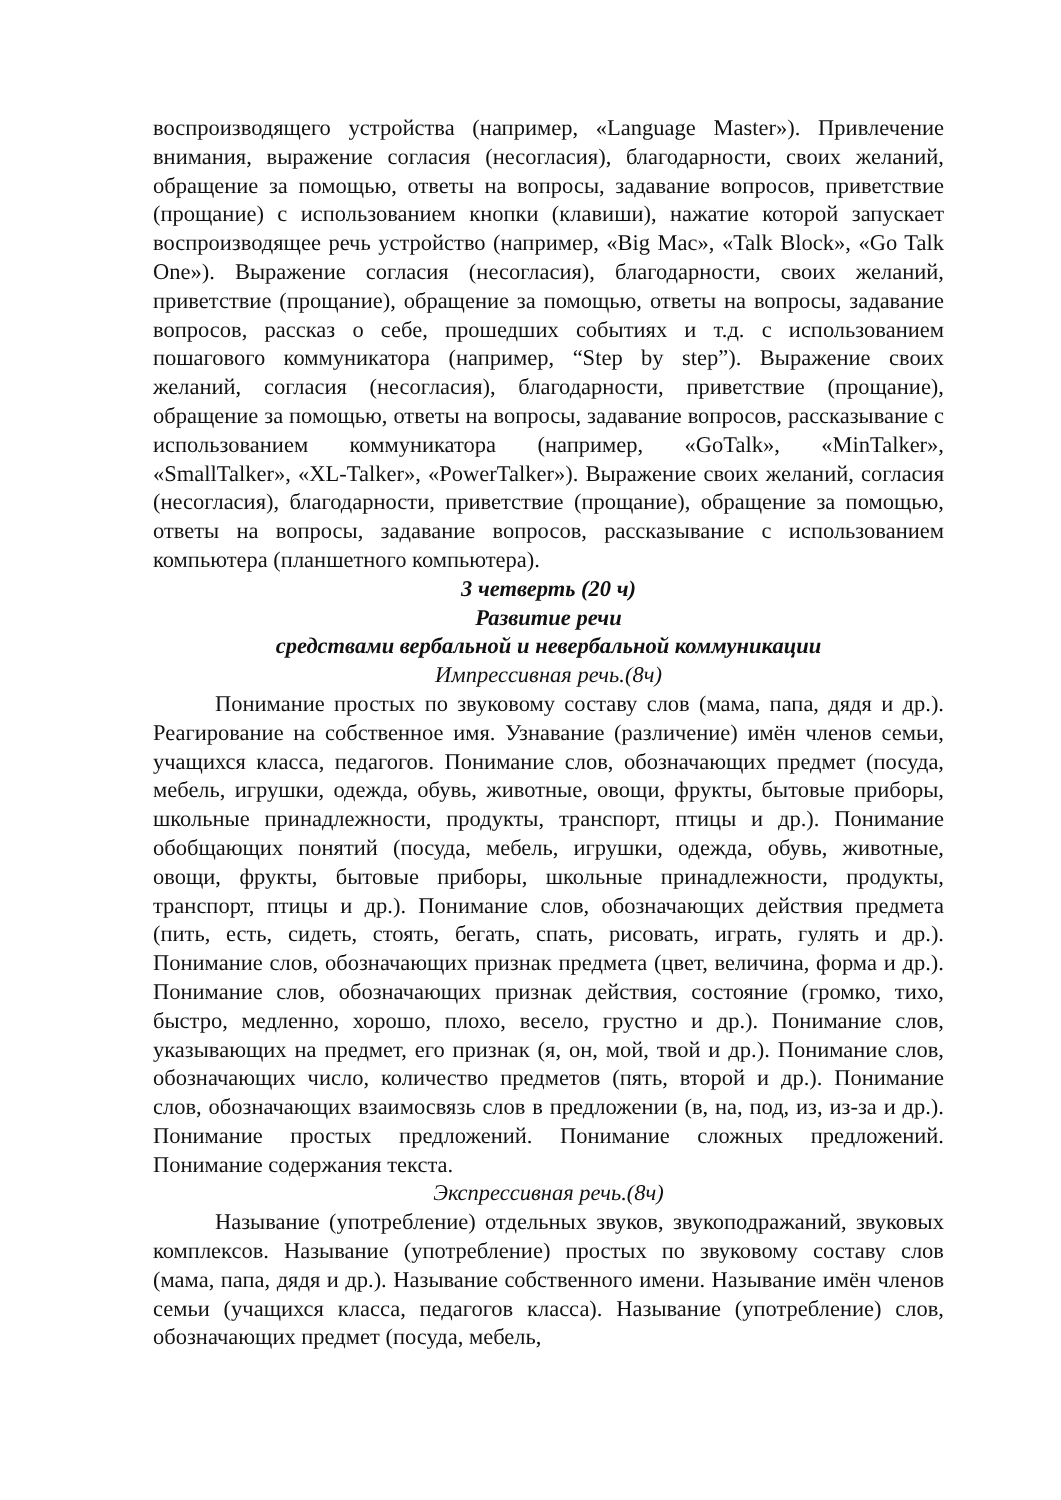воспроизводящего устройства (например, «Language Master»). Привлечение внимания, выражение согласия (несогласия), благодарности, своих желаний, обращение за помощью, ответы на вопросы, задавание вопросов, приветствие (прощание) с использованием кнопки (клавиши), нажатие которой запускает воспроизводящее речь устройство (например, «Big Mac», «Talk Block», «Go Talk One»). Выражение согласия (несогласия), благодарности, своих желаний, приветствие (прощание), обращение за помощью, ответы на вопросы, задавание вопросов, рассказ о себе, прошедших событиях и т.д. с использованием пошагового коммуникатора (например, “Step by step”). Выражение своих желаний, согласия (несогласия), благодарности, приветствие (прощание), обращение за помощью, ответы на вопросы, задавание вопросов, рассказывание с использованием коммуникатора (например, «GoTalk», «MinTalker», «SmallTalker», «XL-Talker», «PowerTalker»). Выражение своих желаний, согласия (несогласия), благодарности, приветствие (прощание), обращение за помощью, ответы на вопросы, задавание вопросов, рассказывание с использованием компьютера (планшетного компьютера).
3 четверть (20 ч)
Развитие речи
средствами вербальной и невербальной коммуникации
Импрессивная речь.(8ч)
Понимание простых по звуковому составу слов (мама, папа, дядя и др.). Реагирование на собственное имя. Узнавание (различение) имён членов семьи, учащихся класса, педагогов. Понимание слов, обозначающих предмет (посуда, мебель, игрушки, одежда, обувь, животные, овощи, фрукты, бытовые приборы, школьные принадлежности, продукты, транспорт, птицы и др.). Понимание обобщающих понятий (посуда, мебель, игрушки, одежда, обувь, животные, овощи, фрукты, бытовые приборы, школьные принадлежности, продукты, транспорт, птицы и др.). Понимание слов, обозначающих действия предмета (пить, есть, сидеть, стоять, бегать, спать, рисовать, играть, гулять и др.). Понимание слов, обозначающих признак предмета (цвет, величина, форма и др.). Понимание слов, обозначающих признак действия, состояние (громко, тихо, быстро, медленно, хорошо, плохо, весело, грустно и др.). Понимание слов, указывающих на предмет, его признак (я, он, мой, твой и др.). Понимание слов, обозначающих число, количество предметов (пять, второй и др.). Понимание слов, обозначающих взаимосвязь слов в предложении (в, на, под, из, из-за и др.). Понимание простых предложений. Понимание сложных предложений. Понимание содержания текста.
Экспрессивная речь.(8ч)
Называние (употребление) отдельных звуков, звукоподражаний, звуковых комплексов. Называние (употребление) простых по звуковому составу слов (мама, папа, дядя и др.). Называние собственного имени. Называние имён членов семьи (учащихся класса, педагогов класса). Называние (употребление) слов, обозначающих предмет (посуда, мебель,